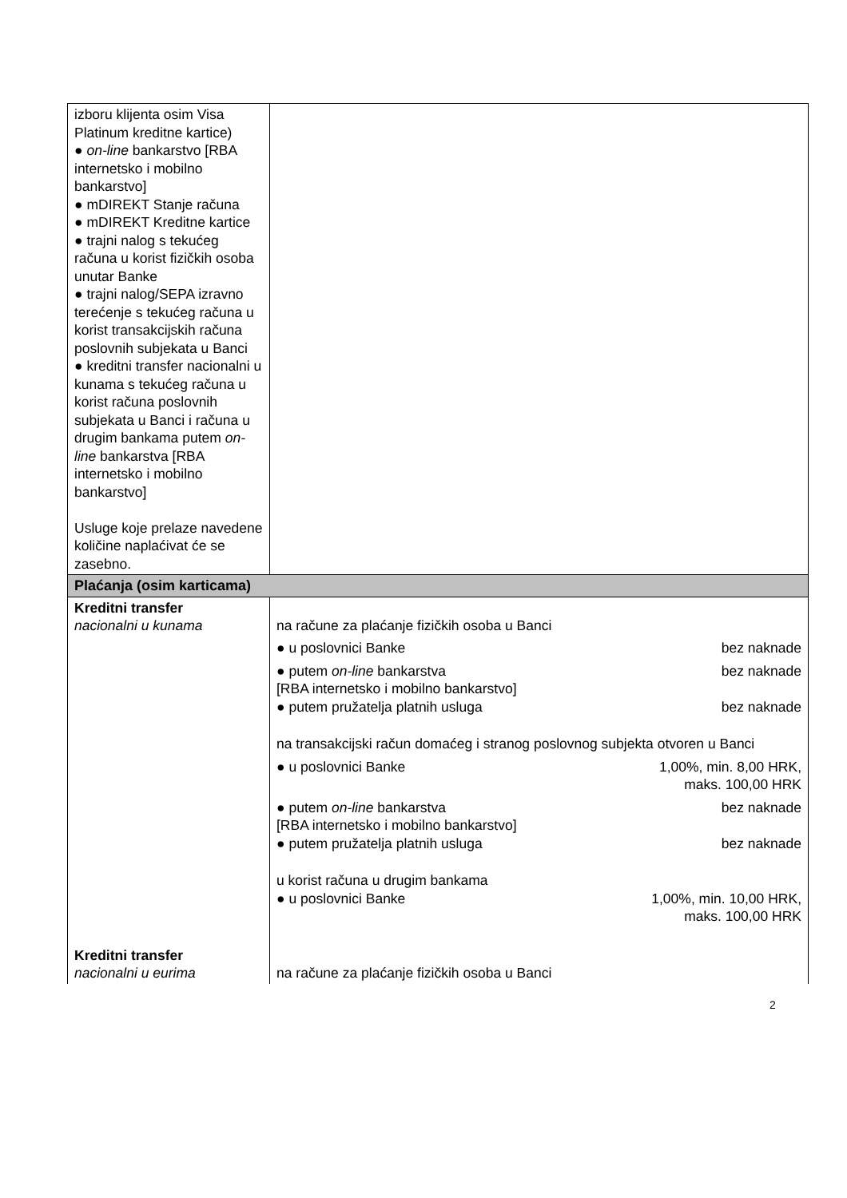| izboru klijenta osim Visa Platinum kreditne kartice) ● on-line bankarstvo [RBA internetsko i mobilno bankarstvo] ● mDIREKT Stanje računa ● mDIREKT Kreditne kartice ● trajni nalog s tekućeg računa u korist fizičkih osoba unutar Banke ● trajni nalog/SEPA izravno terećenje s tekućeg računa u korist transakcijskih računa poslovnih subjekata u Banci ● kreditni transfer nacionalni u kunama s tekućeg računa u korist računa poslovnih subjekata u Banci i računa u drugim bankama putem on-line bankarstva [RBA internetsko i mobilno bankarstvo] Usluge koje prelaze navedene količine naplaćivat će se zasebno. | |
| Plaćanja (osim karticama) | |
| Kreditni transfer nacionalni u kunama | na račune za plaćanje fizičkih osoba u Banci ● u poslovnici Banke bez naknade ● putem on-line bankarstva [RBA internetsko i mobilno bankarstvo] bez naknade ● putem pružatelja platnih usluga bez naknade na transakcijski račun domaćeg i stranog poslovnog subjekta otvoren u Banci ● u poslovnici Banke 1,00%, min. 8,00 HRK, maks. 100,00 HRK ● putem on-line bankarstva [RBA internetsko i mobilno bankarstvo] bez naknade ● putem pružatelja platnih usluga bez naknade u korist računa u drugim bankama ● u poslovnici Banke 1,00%, min. 10,00 HRK, maks. 100,00 HRK |
| Kreditni transfer nacionalni u eurima | na račune za plaćanje fizičkih osoba u Banci |
2